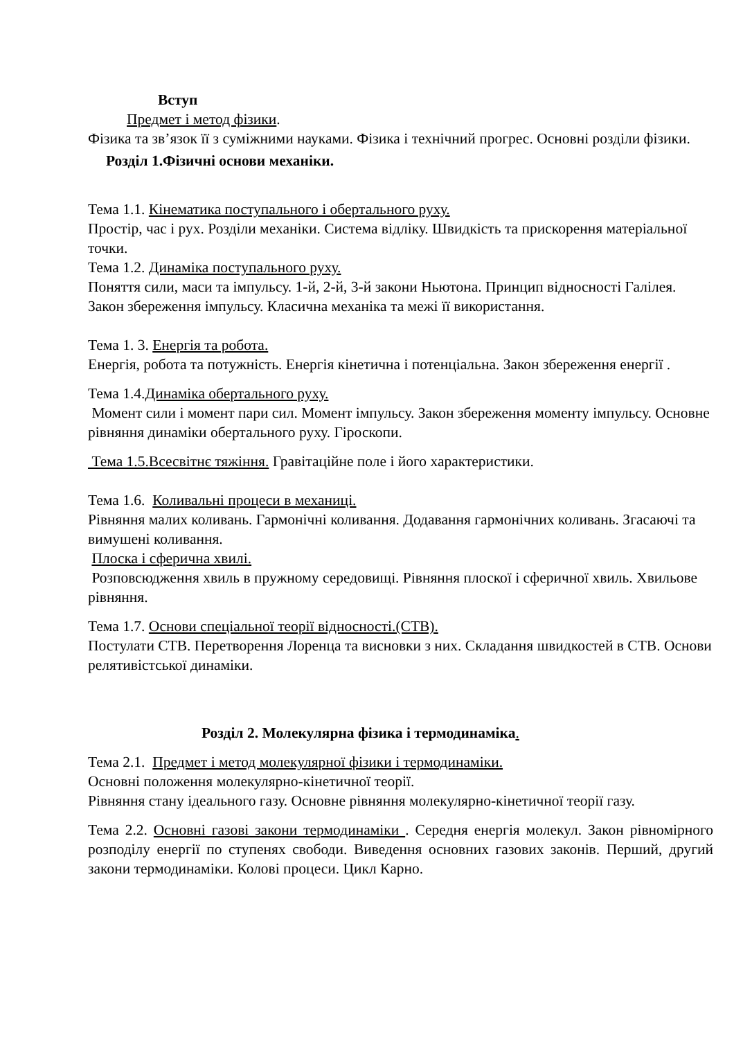Вступ
Предмет і метод фізики.
Фізика та зв’язок її з суміжними науками. Фізика і технічний прогрес. Основні розділи фізики.
Розділ 1.Фізичні основи механіки.
Тема 1.1. Кінематика поступального і обертального руху.
Простір, час і рух. Розділи механіки. Система відліку. Швидкість та прискорення матеріальної точки.
Тема 1.2. Динаміка поступального руху.
Поняття сили, маси та імпульсу. 1-й, 2-й, 3-й закони Ньютона. Принцип відносності Галілея. Закон збереження імпульсу. Класична механіка та межі її використання.
Тема 1. 3. Енергія та робота.
Енергія, робота та потужність. Енергія кінетична і потенціальна. Закон збереження енергії .
Тема 1.4.Динаміка обертального руху.
Момент сили і момент пари сил. Момент імпульсу. Закон збереження моменту імпульсу. Основне рівняння динаміки обертального руху. Гіроскопи.
Тема 1.5.Всесвітнє тяжіння. Гравітаційне поле і його характеристики.
Тема 1.6. Коливальні процеси в механиці.
Рівняння малих коливань. Гармонічні коливання. Додавання гармонічних коливань. Згасаючі та вимушені коливання.
Плоска і сферична хвилі.
Розповсюдження хвиль в пружному середовищі. Рівняння плоскої і сферичної хвиль. Хвильове рівняння.
Тема 1.7. Основи спеціальної теорії відносності.(СТВ).
Постулати СТВ. Перетворення Лоренца та висновки з них. Складання швидкостей в СТВ. Основи релятивістської динаміки.
Розділ 2. Молекулярна фізика і термодинаміка.
Тема 2.1. Предмет і метод молекулярної фізики і термодинаміки.
Основні положення молекулярно-кінетичної теорії.
Рівняння стану ідеального газу. Основне рівняння молекулярно-кінетичної теорії газу.
Тема 2.2. Основні газові закони термодинаміки . Середня енергія молекул. Закон рівномірного розподілу енергії по ступенях свободи. Виведення основних газових законів. Перший, другий закони термодинаміки. Колові процеси. Цикл Карно.